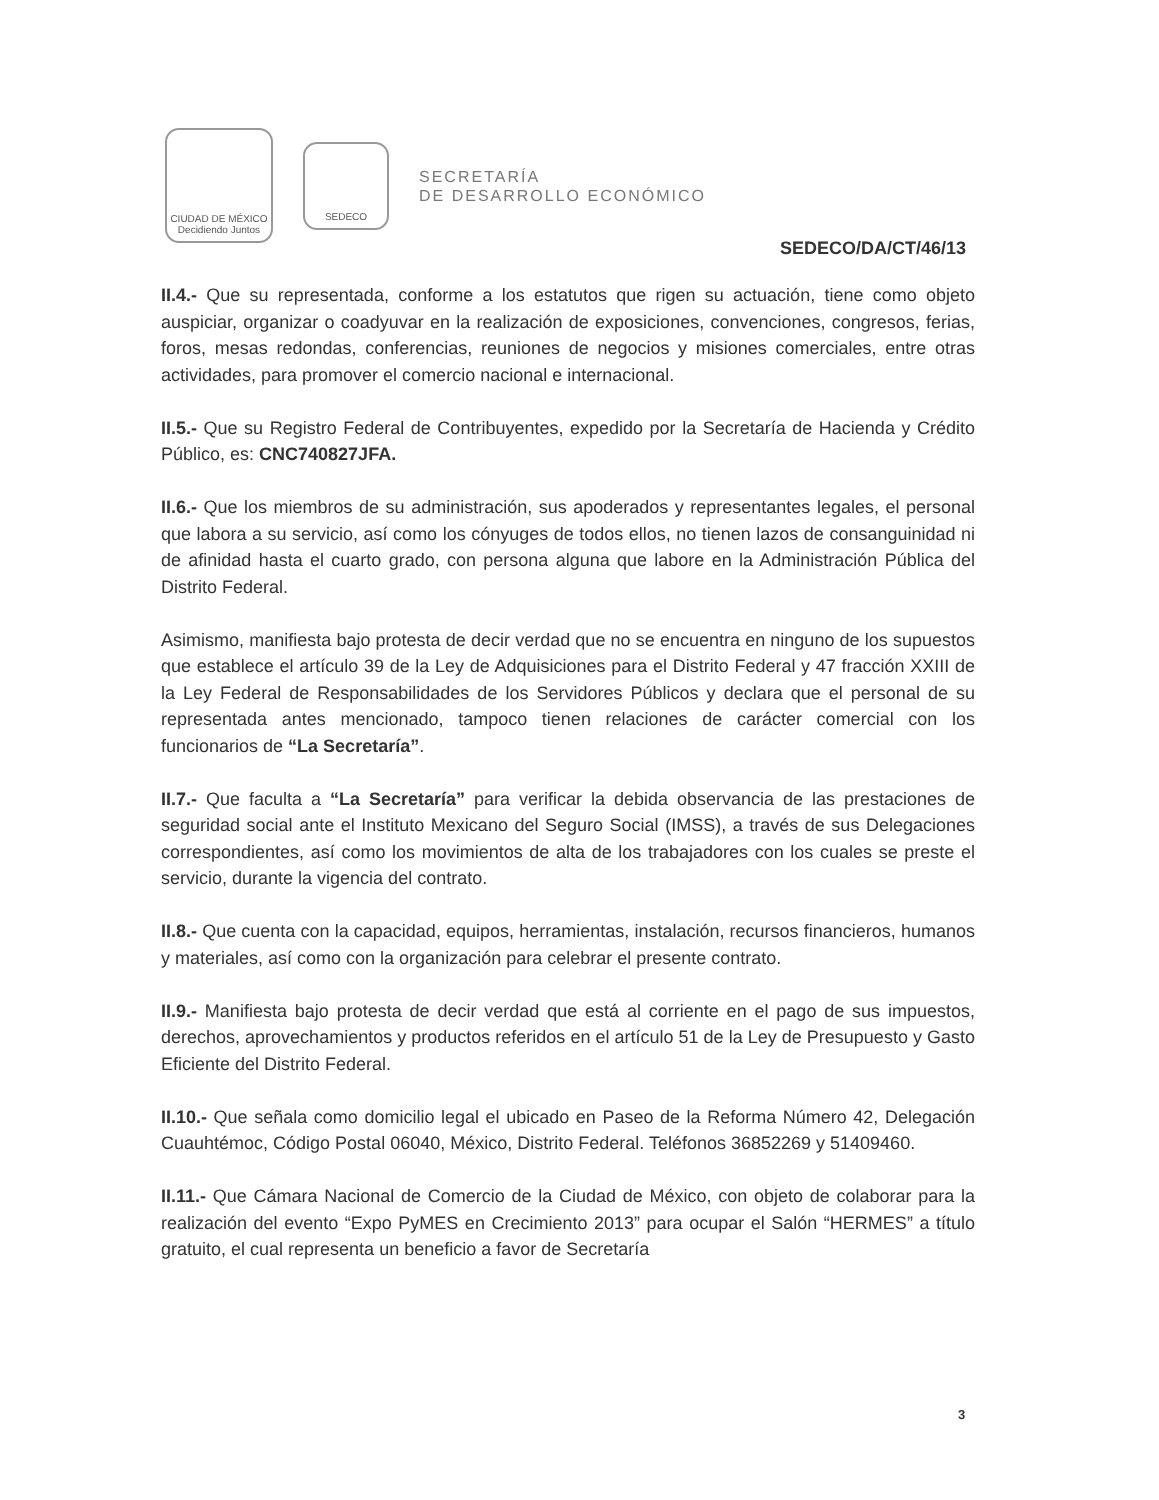CIUDAD DE MÉXICO
Decidiendo Juntos
SEDECO
SECRETARÍA
DE DESARROLLO ECONÓMICO
SEDECO/DA/CT/46/13
II.4.- Que su representada, conforme a los estatutos que rigen su actuación, tiene como objeto auspiciar, organizar o coadyuvar en la realización de exposiciones, convenciones, congresos, ferias, foros, mesas redondas, conferencias, reuniones de negocios y misiones comerciales, entre otras actividades, para promover el comercio nacional e internacional.
II.5.- Que su Registro Federal de Contribuyentes, expedido por la Secretaría de Hacienda y Crédito Público, es: CNC740827JFA.
II.6.- Que los miembros de su administración, sus apoderados y representantes legales, el personal que labora a su servicio, así como los cónyuges de todos ellos, no tienen lazos de consanguinidad ni de afinidad hasta el cuarto grado, con persona alguna que labore en la Administración Pública del Distrito Federal.
Asimismo, manifiesta bajo protesta de decir verdad que no se encuentra en ninguno de los supuestos que establece el artículo 39 de la Ley de Adquisiciones para el Distrito Federal y 47 fracción XXIII de la Ley Federal de Responsabilidades de los Servidores Públicos y declara que el personal de su representada antes mencionado, tampoco tienen relaciones de carácter comercial con los funcionarios de “La Secretaría”.
II.7.- Que faculta a “La Secretaría” para verificar la debida observancia de las prestaciones de seguridad social ante el Instituto Mexicano del Seguro Social (IMSS), a través de sus Delegaciones correspondientes, así como los movimientos de alta de los trabajadores con los cuales se preste el servicio, durante la vigencia del contrato.
II.8.- Que cuenta con la capacidad, equipos, herramientas, instalación, recursos financieros, humanos y materiales, así como con la organización para celebrar el presente contrato.
II.9.- Manifiesta bajo protesta de decir verdad que está al corriente en el pago de sus impuestos, derechos, aprovechamientos y productos referidos en el artículo 51 de la Ley de Presupuesto y Gasto Eficiente del Distrito Federal.
II.10.- Que señala como domicilio legal el ubicado en Paseo de la Reforma Número 42, Delegación Cuauhtémoc, Código Postal 06040, México, Distrito Federal. Teléfonos 36852269 y 51409460.
II.11.- Que Cámara Nacional de Comercio de la Ciudad de México, con objeto de colaborar para la realización del evento “Expo PyMES en Crecimiento 2013” para ocupar el Salón “HERMES” a título gratuito, el cual representa un beneficio a favor de Secretaría
3